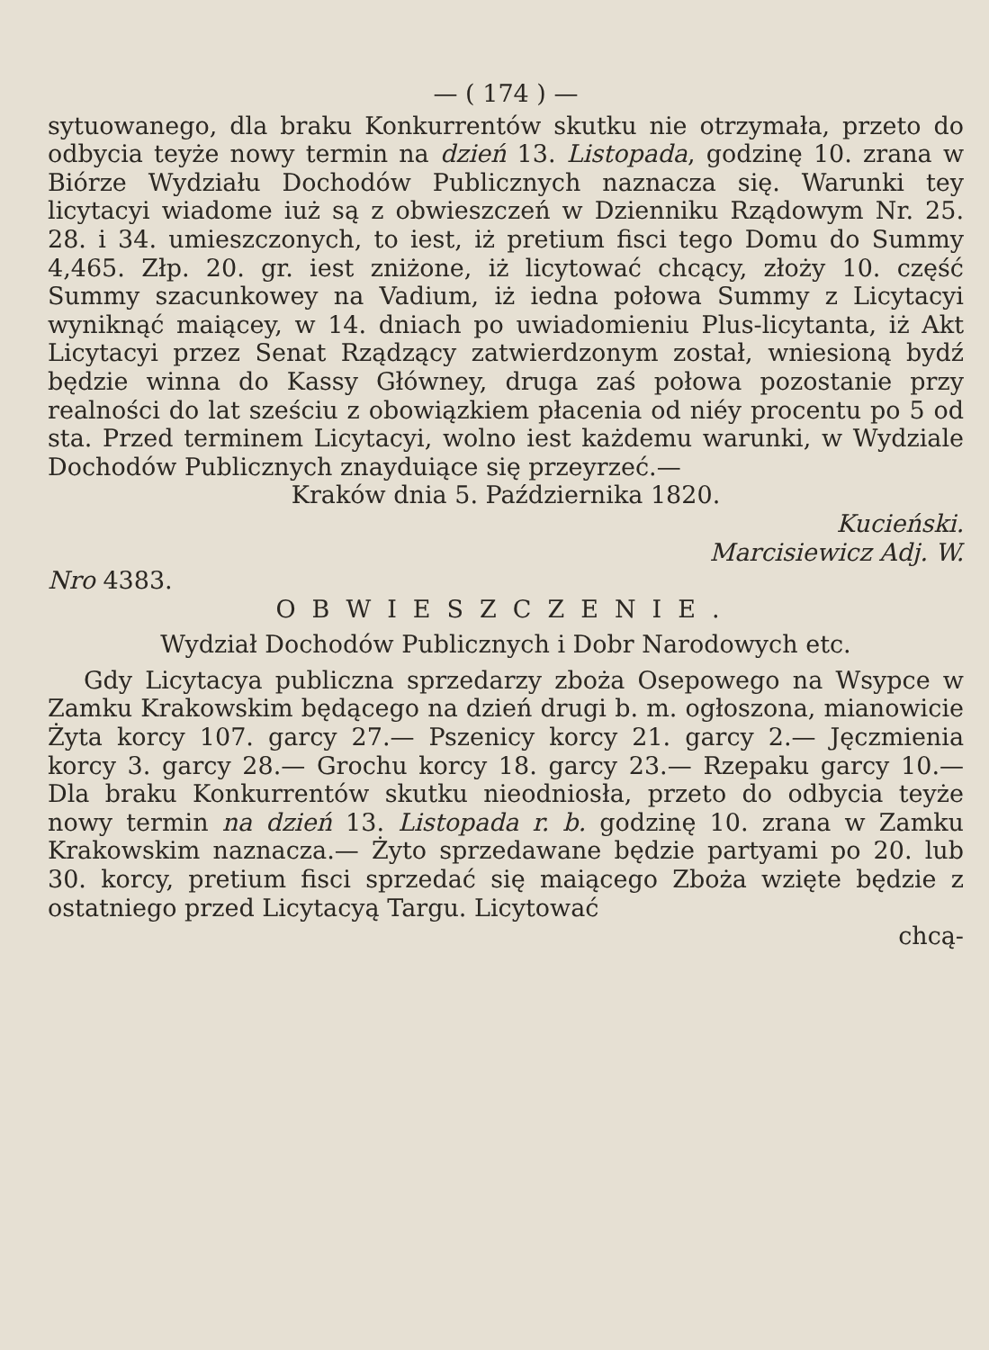— ( 174 ) —
sytuowanego, dla braku Konkurrentów skutku nie otrzymała, przeto do odbycia teyże nowy termin na dzień 13. Listopada, godzinę 10. zrana w Biórze Wydziału Dochodów Publicznych naznacza się. Warunki tey licytacyi wiadome iuż są z obwieszczeń w Dzienniku Rządowym Nr. 25. 28. i 34. umieszczonych, to iest, iż pretium fisci tego Domu do Summy 4,465. Złp. 20. gr. iest zniżone, iż licytować chcący, złoży 10. część Summy szacunkowey na Vadium, iż iedna połowa Summy z Licytacyi wyniknąć maiącey, w 14. dniach po uwiadomieniu Plus-licytanta, iż Akt Licytacyi przez Senat Rządzący zatwierdzonym został, wniesioną bydź będzie winna do Kassy Główney, druga zaś połowa pozostanie przy realności do lat sześciu z obowiązkiem płacenia od niéy procentu po 5 od sta. Przed terminem Licytacyi, wolno iest każdemu warunki, w Wydziale Dochodów Publicznych znayduiące się przeyrzeć.—
Kraków dnia 5. Października 1820.
Kucieński.
Marcisiewicz Adj. W.
Nro 4383.
OBWIESZCZENIE.
Wydział Dochodów Publicznych i Dobr Narodowych etc.
Gdy Licytacya publiczna sprzedarzy zboża Osepowego na Wsypce w Zamku Krakowskim będącego na dzień drugi b. m. ogłoszona, mianowicie Żyta korcy 107. garcy 27.— Pszenicy korcy 21. garcy 2.— Jęczmienia korcy 3. garcy 28.— Grochu korcy 18. garcy 23.— Rzepaku garcy 10.— Dla braku Konkurrentów skutku nieodniosła, przeto do odbycia teyże nowy termin na dzień 13. Listopada r. b. godzinę 10. zrana w Zamku Krakowskim naznacza.— Żyto sprzedawane będzie partyami po 20. lub 30. korcy, pretium fisci sprzedać się maiącego Zboża wzięte będzie z ostatniego przed Licytacyą Targu. Licytować
chcą-